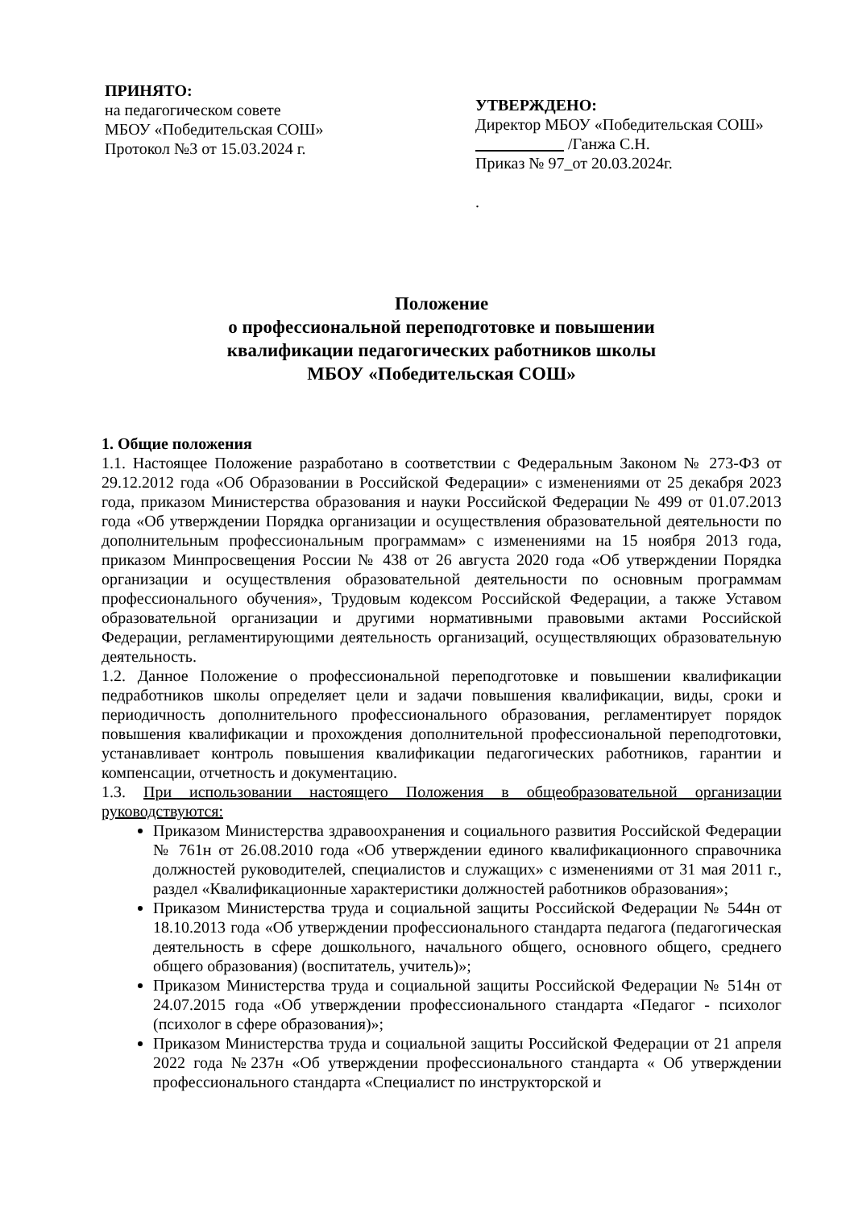ПРИНЯТО:
на педагогическом совете
МБОУ «Победительская СОШ»
Протокол №3 от 15.03.2024 г.
УТВЕРЖДЕНО:
Директор МБОУ «Победительская СОШ» /Ганжа С.Н.
Приказ № 97_от 20.03.2024г.
.
Положение
о профессиональной переподготовке и повышении
квалификации педагогических работников школы
МБОУ «Победительская СОШ»
1. Общие положения
1.1. Настоящее Положение разработано в соответствии с Федеральным Законом № 273-ФЗ от 29.12.2012 года «Об Образовании в Российской Федерации» с изменениями от 25 декабря 2023 года, приказом Министерства образования и науки Российской Федерации № 499 от 01.07.2013 года «Об утверждении Порядка организации и осуществления образовательной деятельности по дополнительным профессиональным программам» с изменениями на 15 ноября 2013 года, приказом Минпросвещения России № 438 от 26 августа 2020 года «Об утверждении Порядка организации и осуществления образовательной деятельности по основным программам профессионального обучения», Трудовым кодексом Российской Федерации, а также Уставом образовательной организации и другими нормативными правовыми актами Российской Федерации, регламентирующими деятельность организаций, осуществляющих образовательную деятельность.
1.2. Данное Положение о профессиональной переподготовке и повышении квалификации педработников школы определяет цели и задачи повышения квалификации, виды, сроки и периодичность дополнительного профессионального образования, регламентирует порядок повышения квалификации и прохождения дополнительной профессиональной переподготовки, устанавливает контроль повышения квалификации педагогических работников, гарантии и компенсации, отчетность и документацию.
1.3. При использовании настоящего Положения в общеобразовательной организации руководствуются:
Приказом Министерства здравоохранения и социального развития Российской Федерации № 761н от 26.08.2010 года «Об утверждении единого квалификационного справочника должностей руководителей, специалистов и служащих» с изменениями от 31 мая 2011 г., раздел «Квалификационные характеристики должностей работников образования»;
Приказом Министерства труда и социальной защиты Российской Федерации № 544н от 18.10.2013 года «Об утверждении профессионального стандарта педагога (педагогическая деятельность в сфере дошкольного, начального общего, основного общего, среднего общего образования) (воспитатель, учитель)»;
Приказом Министерства труда и социальной защиты Российской Федерации № 514н от 24.07.2015 года «Об утверждении профессионального стандарта «Педагог - психолог (психолог в сфере образования)»;
Приказом Министерства труда и социальной защиты Российской Федерации от 21 апреля 2022 года №237н «Об утверждении профессионального стандарта « Об утверждении профессионального стандарта «Специалист по инструкторской и